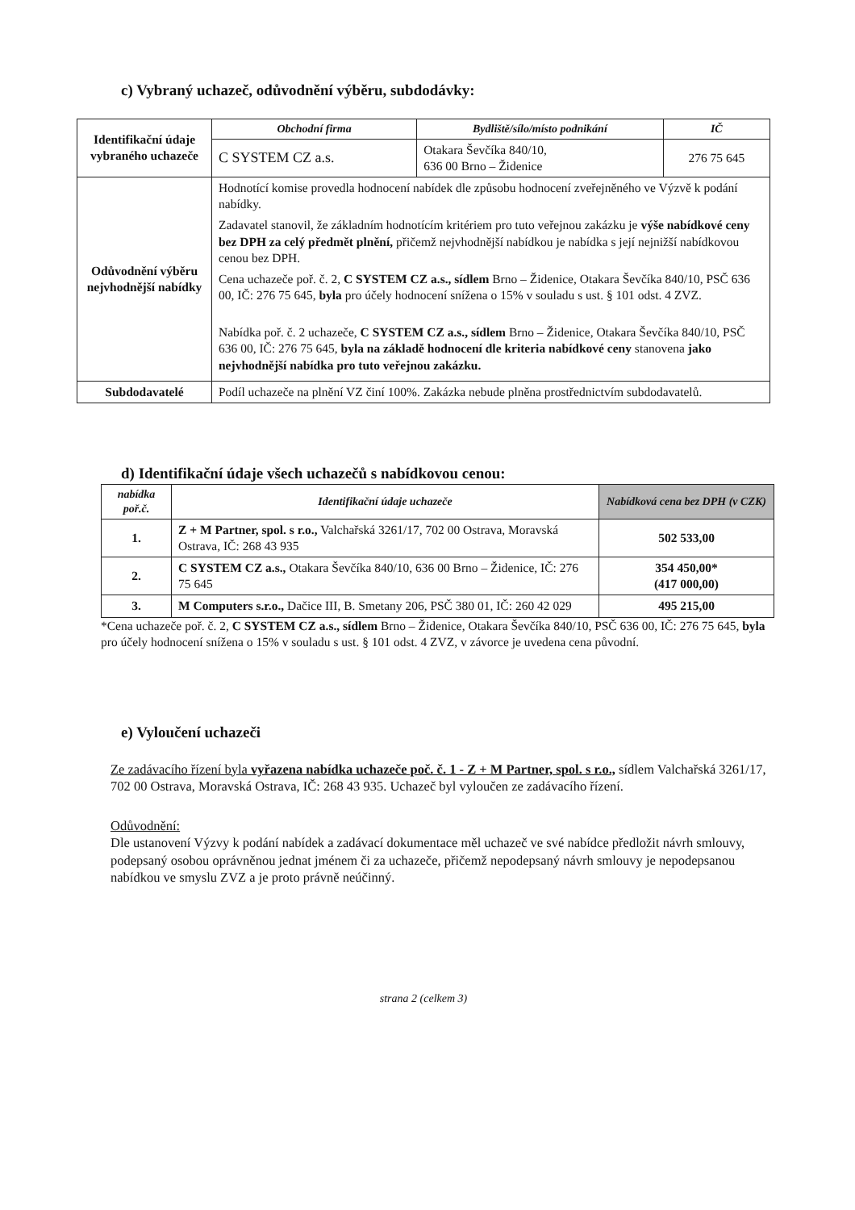c) Vybraný uchazeč, odůvodnění výběru, subdodávky:
| Identifikační údaje vybraného uchazeče | Obchodní firma | Bydliště/sílo/místo podnikání | IČ |
| | C SYSTEM CZ a.s. | Otakara Ševčíka 840/10, 636 00 Brno – Židenice | 276 75 645 |
| Odůvodnění výběru nejvhodnější nabídky | Hodnotící komise provedla hodnocení nabídek dle způsobu hodnocení zveřejněného ve Výzvě k podání nabídky. Zadavatel stanovil, že základním hodnotícím kritériem pro tuto veřejnou zakázku je výše nabídkové ceny bez DPH za celý předmět plnění, přičemž nejvhodnější nabídkou je nabídka s její nejnižší nabídkovou cenou bez DPH. Cena uchazeče poř. č. 2, C SYSTEM CZ a.s., sídlem Brno – Židenice, Otakara Ševčíka 840/10, PSČ 636 00, IČ: 276 75 645, byla pro účely hodnocení snížena o 15% v souladu s ust. § 101 odst. 4 ZVZ. Nabídka poř. č. 2 uchazeče, C SYSTEM CZ a.s., sídlem Brno – Židenice, Otakara Ševčíka 840/10, PSČ 636 00, IČ: 276 75 645, byla na základě hodnocení dle kriteria nabídkové ceny stanovena jako nejvhodnější nabídka pro tuto veřejnou zakázku. | | |
| Subdodavatelé | Podíl uchazeče na plnění VZ činí 100%. Zakázka nebude plněna prostřednictvím subdodavatelů. | | |
d) Identifikační údaje všech uchazečů s nabídkovou cenou:
| nabídka poř.č. | Identifikační údaje uchazeče | Nabídková cena bez DPH (v CZK) |
| --- | --- | --- |
| 1. | Z + M Partner, spol. s r.o., Valchařská 3261/17, 702 00 Ostrava, Moravská Ostrava, IČ: 268 43 935 | 502 533,00 |
| 2. | C SYSTEM CZ a.s., Otakara Ševčíka 840/10, 636 00 Brno – Židenice, IČ: 276 75 645 | 354 450,00* (417 000,00) |
| 3. | M Computers s.r.o., Dačice III, B. Smetany 206, PSČ 380 01, IČ: 260 42 029 | 495 215,00 |
*Cena uchazeče poř. č. 2, C SYSTEM CZ a.s., sídlem Brno – Židenice, Otakara Ševčíka 840/10, PSČ 636 00, IČ: 276 75 645, byla pro účely hodnocení snížena o 15% v souladu s ust. § 101 odst. 4 ZVZ, v závorce je uvedena cena původní.
e) Vyloučení uchazeči
Ze zadávacího řízení byla vyřazena nabídka uchazeče poč. č. 1 - Z + M Partner, spol. s r.o., sídlem Valchařská 3261/17, 702 00 Ostrava, Moravská Ostrava, IČ: 268 43 935. Uchazeč byl vyloučen ze zadávacího řízení.
Odůvodnění:
Dle ustanovení Výzvy k podání nabídek a zadávací dokumentace měl uchazeč ve své nabídce předložit návrh smlouvy, podepsaný osobou oprávněnou jednat jménem či za uchazeče, přičemž nepodepsaný návrh smlouvy je nepodepsanou nabídkou ve smyslu ZVZ a je proto právně neúčinný.
strana 2 (celkem 3)